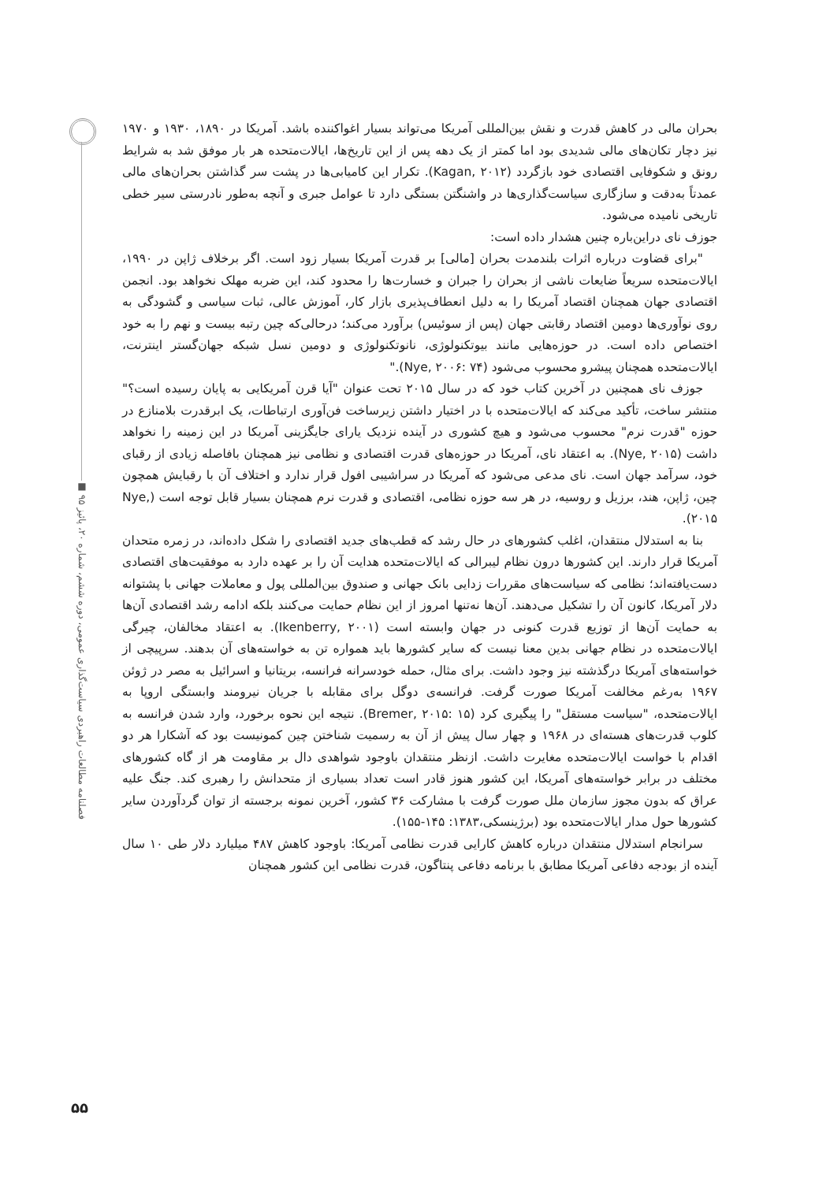بحران مالی در کاهش قدرت و نقش بین‌المللی آمریکا می‌تواند بسیار اغواکننده باشد. آمریکا در ۱۸۹۰، ۱۹۳۰ و ۱۹۷۰ نیز دچار تکان‌های مالی شدیدی بود اما کمتر از یک دهه پس از این تاریخ‌ها، ایالات‌متحده هر بار موفق شد به شرایط رونق و شکوفایی اقتصادی خود بازگردد (Kagan, ۲۰۱۲). تکرار این کامیابی‌ها در پشت سر گذاشتن بحران‌های مالی عمدتاً به‌دقت و سازگاری سیاست‌گذاری‌ها در واشنگتن بستگی دارد تا عوامل جبری و آنچه به‌طور نادرستی سیر خطی تاریخی نامیده می‌شود.
جوزف نای دراین‌باره چنین هشدار داده است:
"برای قضاوت درباره اثرات بلندمدت بحران [مالی] بر قدرت آمریکا بسیار زود است. اگر برخلاف ژاپن در ۱۹۹۰، ایالات‌متحده سریعاً ضایعات ناشی از بحران را جبران و خسارت‌ها را محدود کند، این ضربه مهلک نخواهد بود. انجمن اقتصادی جهان همچنان اقتصاد آمریکا را به دلیل انعطاف‌پذیری بازار کار، آموزش عالی، ثبات سیاسی و گشودگی به روی نوآوری‌ها دومین اقتصاد رقابتی جهان (پس از سوئیس) برآورد می‌کند؛ درحالی‌که چین رتبه بیست و نهم را به خود اختصاص داده است. در حوزه‌هایی مانند بیوتکنولوژی، نانوتکنولوژی و دومین نسل شبکه جهان‌گستر اینترنت، ایالات‌متحده همچنان پیشرو محسوب می‌شود (Nye, ۲۰۰۶: ۷۴)."
جوزف نای همچنین در آخرین کتاب خود که در سال ۲۰۱۵ تحت عنوان "آیا قرن آمریکایی به پایان رسیده است؟" منتشر ساخت، تأکید می‌کند که ایالات‌متحده با در اختیار داشتن زیرساخت فن‌آوری ارتباطات، یک ابرقدرت بلامنازع در حوزه "قدرت نرم" محسوب می‌شود و هیچ کشوری در آینده نزدیک یارای جایگزینی آمریکا در این زمینه را نخواهد داشت (Nye, ۲۰۱۵). به اعتقاد نای، آمریکا در حوزه‌های قدرت اقتصادی و نظامی نیز همچنان بافاصله زیادی از رقبای خود، سرآمد جهان است. نای مدعی می‌شود که آمریکا در سراشیبی افول قرار ندارد و اختلاف آن با رقبایش همچون چین، ژاپن، هند، برزیل و روسیه، در هر سه حوزه نظامی، اقتصادی و قدرت نرم همچنان بسیار قابل توجه است (Nye, ۲۰۱۵).
بنا به استدلال منتقدان، اغلب کشورهای در حال رشد که قطب‌های جدید اقتصادی را شکل داده‌اند، در زمره متحدان آمریکا قرار دارند. این کشورها درون نظام لیبرالی که ایالات‌متحده هدایت آن را بر عهده دارد به موفقیت‌های اقتصادی دست‌یافته‌اند؛ نظامی که سیاست‌های مقررات زدایی بانک جهانی و صندوق بین‌المللی پول و معاملات جهانی با پشتوانه دلار آمریکا، کانون آن را تشکیل می‌دهند. آن‌ها نه‌تنها امروز از این نظام حمایت می‌کنند بلکه ادامه رشد اقتصادی آن‌ها به حمایت آن‌ها از توزیع قدرت کنونی در جهان وابسته است (Ikenberry, ۲۰۰۱). به اعتقاد مخالفان، چیرگی ایالات‌متحده در نظام جهانی بدین معنا نیست که سایر کشورها باید همواره تن به خواسته‌های آن بدهند. سرپیچی از خواسته‌های آمریکا درگذشته نیز وجود داشت. برای مثال، حمله خودسرانه فرانسه، بریتانیا و اسرائیل به مصر در ژوئن ۱۹۶۷ به‌رغم مخالفت آمریکا صورت گرفت. فرانسه‌ی دوگل برای مقابله با جریان نیرومند وابستگی اروپا به ایالات‌متحده، "سیاست مستقل" را پیگیری کرد (Bremer, ۲۰۱۵: ۱۵). نتیجه این نحوه برخورد، وارد شدن فرانسه به کلوب قدرت‌های هسته‌ای در ۱۹۶۸ و چهار سال پیش از آن به رسمیت شناختن چین کمونیست بود که آشکارا هر دو اقدام با خواست ایالات‌متحده مغایرت داشت. ازنظر منتقدان باوجود شواهدی دال بر مقاومت هر از گاه کشورهای مختلف در برابر خواسته‌های آمریکا، این کشور هنوز قادر است تعداد بسیاری از متحدانش را رهبری کند. جنگ علیه عراق که بدون مجوز سازمان ملل صورت گرفت با مشارکت ۳۶ کشور، آخرین نمونه برجسته از توان گردآوردن سایر کشورها حول مدار ایالات‌متحده بود (برژینسکی،۱۳۸۳: ۱۴۵-۱۵۵).
سرانجام استدلال منتقدان درباره کاهش کارایی قدرت نظامی آمریکا: باوجود کاهش ۴۸۷ میلیارد دلار طی ۱۰ سال آینده از بودجه دفاعی آمریکا مطابق با برنامه دفاعی پنتاگون، قدرت نظامی این کشور همچنان
فصلنامه مطالعات راهبردی سیاست‌گذاری عمومی، دوره ششم، شماره ۲۰، پائیز ۹۵ ■
۵۵